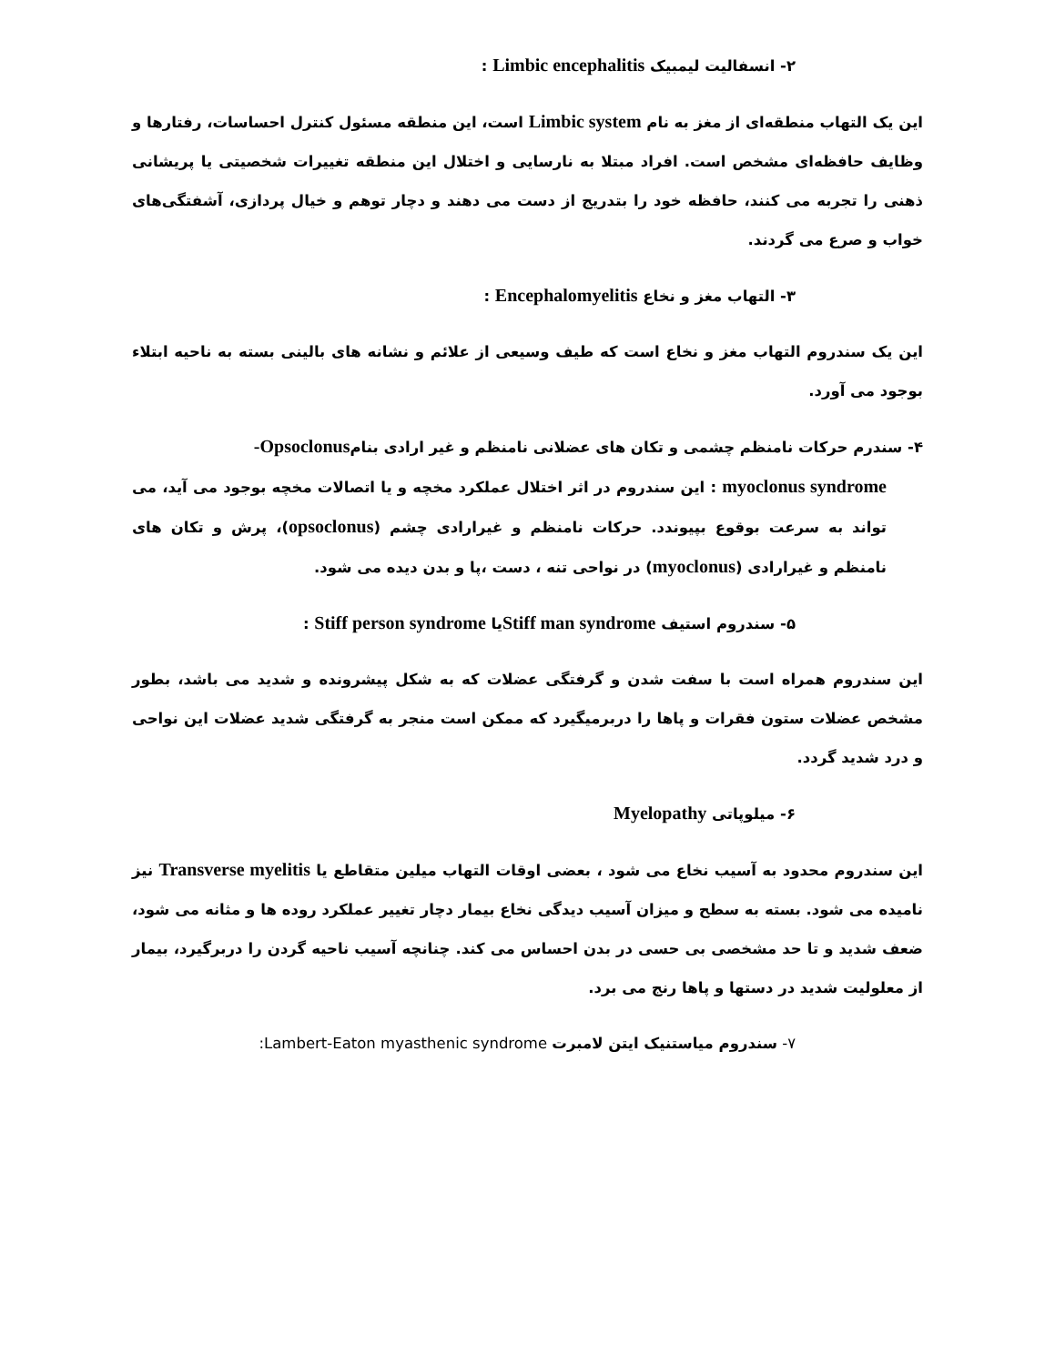۲- انسفالیت لیمبیک Limbic encephalitis :
این یک التهاب منطقه‌ای از مغز به نام Limbic system است، این منطقه مسئول کنترل احساسات، رفتارها و وظایف حافظه‌ای مشخص است. افراد مبتلا به نارسایی و اختلال این منطقه تغییرات شخصیتی یا پریشانی ذهنی را تجربه می کنند، حافظه خود را بتدریج از دست می دهند و دچار توهم و خیال پردازی، آشفتگی‌های خواب و صرع می گردند.
۳- التهاب مغز و نخاع Encephalomyelitis :
این یک سندروم التهاب مغز و نخاع است که طیف وسیعی از علائم و نشانه های بالینی بسته به ناحیه ابتلاء بوجود می آورد.
۴- سندرم حرکات نامنظم چشمی و تکان های عضلانی نامنظم و غیر ارادی بنامOpsoclonus-
myoclonus syndrome : این سندروم در اثر اختلال عملکرد مخچه و یا اتصالات مخچه بوجود می آید، می تواند به سرعت بوقوع بپیوندد. حرکات نامنظم و غیرارادی چشم (opsoclonus)، پرش و تکان های نامنظم و غیرارادی (myoclonus) در نواحی تنه ، دست ،پا و بدن دیده می شود.
۵- سندروم استیف Stiff man syndromeیا Stiff person syndrome :
این سندروم همراه است با سفت شدن و گرفتگی عضلات که به شکل پیشرونده و شدید می باشد، بطور مشخص عضلات ستون فقرات و پاها را دربرمیگیرد که ممکن است منجر به گرفتگی شدید عضلات این نواحی و درد شدید گردد.
۶- میلوپاتی Myelopathy
این سندروم محدود به آسیب نخاع می شود ، بعضی اوقات التهاب میلین متقاطع یا Transverse myelitis نیز نامیده می شود. بسته به سطح و میزان آسیب دیدگی نخاع بیمار دچار تغییر عملکرد روده ها و مثانه می شود، ضعف شدید و تا حد مشخصی بی حسی در بدن احساس می کند. چنانچه آسیب ناحیه گردن را دربرگیرد، بیمار از معلولیت شدید در دستها و پاها رنج می برد.
۷- سندروم میاستنیک ایتن لامبرت Lambert-Eaton myasthenic syndrome: